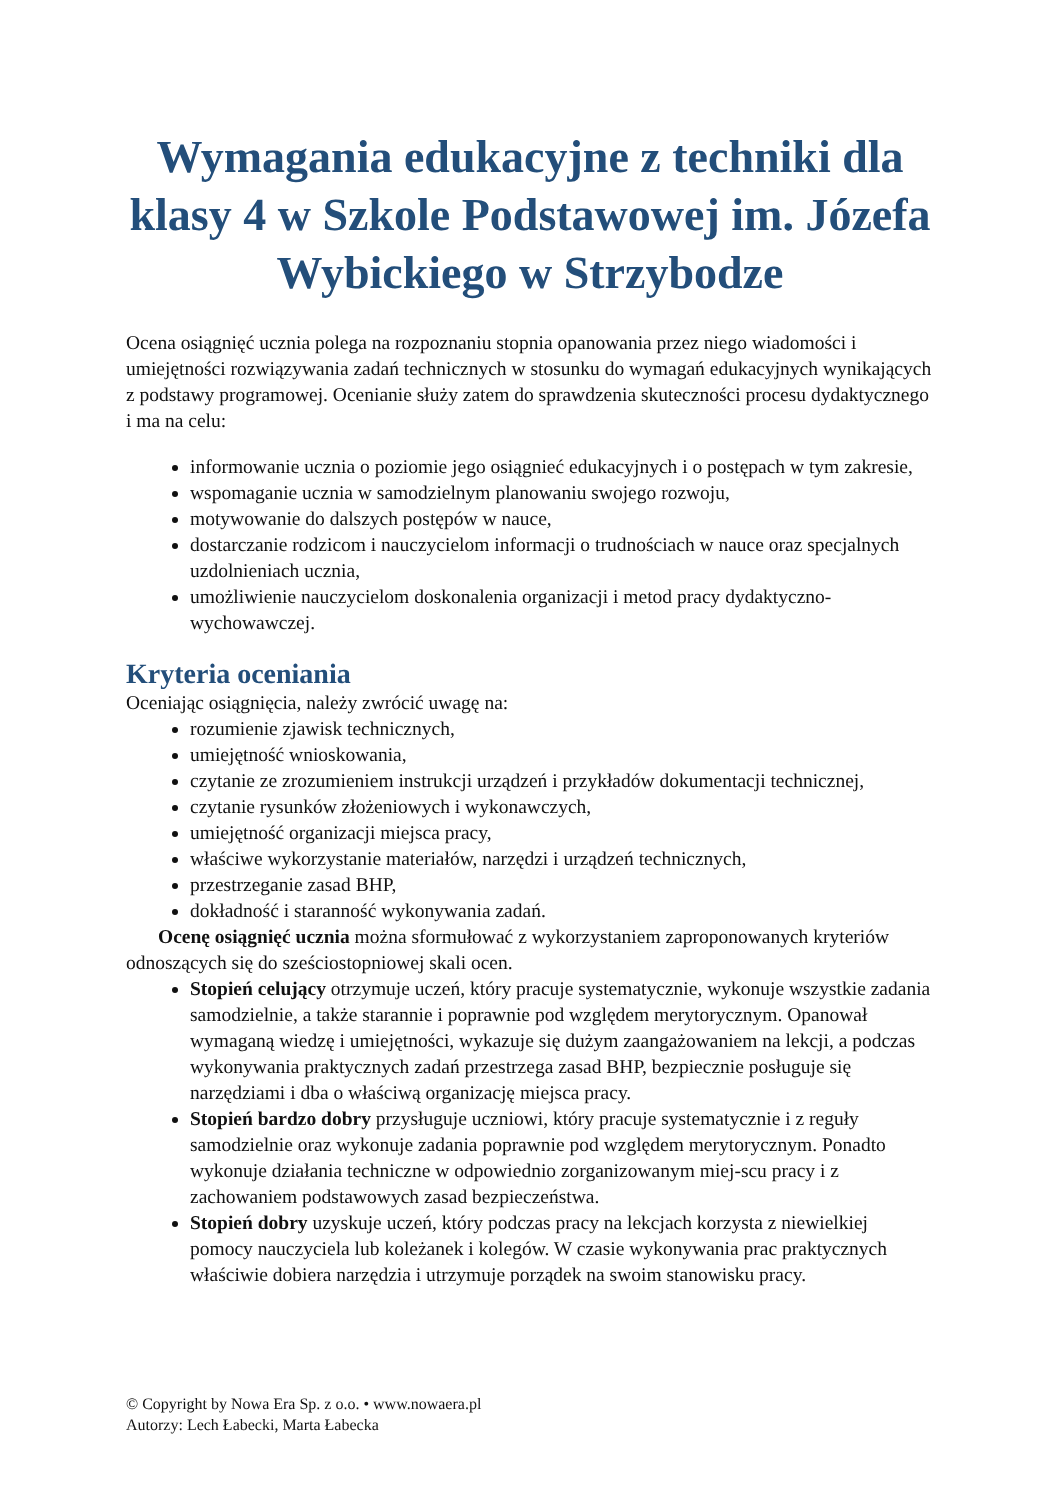Wymagania edukacyjne z techniki dla klasy 4 w Szkole Podstawowej im. Józefa Wybickiego w Strzybodze
Ocena osiągnięć ucznia polega na rozpoznaniu stopnia opanowania przez niego wiadomości i umiejętności rozwiązywania zadań technicznych w stosunku do wymagań edukacyjnych wynikających z podstawy programowej. Ocenianie służy zatem do sprawdzenia skuteczności procesu dydaktycznego i ma na celu:
informowanie ucznia o poziomie jego osiągnieć edukacyjnych i o postępach w tym zakresie,
wspomaganie ucznia w samodzielnym planowaniu swojego rozwoju,
motywowanie do dalszych postępów w nauce,
dostarczanie rodzicom i nauczycielom informacji o trudnościach w nauce oraz specjalnych uzdolnieniach ucznia,
umożliwienie nauczycielom doskonalenia organizacji i metod pracy dydaktyczno-wychowawczej.
Kryteria oceniania
Oceniając osiągnięcia, należy zwrócić uwagę na:
rozumienie zjawisk technicznych,
umiejętność wnioskowania,
czytanie ze zrozumieniem instrukcji urządzeń i przykładów dokumentacji technicznej,
czytanie rysunków złożeniowych i wykonawczych,
umiejętność organizacji miejsca pracy,
właściwe wykorzystanie materiałów, narzędzi i urządzeń technicznych,
przestrzeganie zasad BHP,
dokładność i staranność wykonywania zadań.
Ocenę osiągnięć ucznia można sformułować z wykorzystaniem zaproponowanych kryteriów odnoszących się do sześciostopniowej skali ocen.
Stopień celujący otrzymuje uczeń, który pracuje systematycznie, wykonuje wszystkie zadania samodzielnie, a także starannie i poprawnie pod względem merytorycznym. Opanował wymaganą wiedzę i umiejętności, wykazuje się dużym zaangażowaniem na lekcji, a podczas wykonywania praktycznych zadań przestrzega zasad BHP, bezpiecznie posługuje się narzędziami i dba o właściwą organizację miejsca pracy.
Stopień bardzo dobry przysługuje uczniowi, który pracuje systematycznie i z reguły samodzielnie oraz wykonuje zadania poprawnie pod względem merytorycznym. Ponadto wykonuje działania techniczne w odpowiednio zorganizowanym miej-scu pracy i z zachowaniem podstawowych zasad bezpieczeństwa.
Stopień dobry uzyskuje uczeń, który podczas pracy na lekcjach korzysta z niewielkiej pomocy nauczyciela lub koleżanek i kolegów. W czasie wykonywania prac praktycznych właściwie dobiera narzędzia i utrzymuje porządek na swoim stanowisku pracy.
© Copyright by Nowa Era Sp. z o.o. • www.nowaera.pl
Autorzy: Lech Łabecki, Marta Łabecka